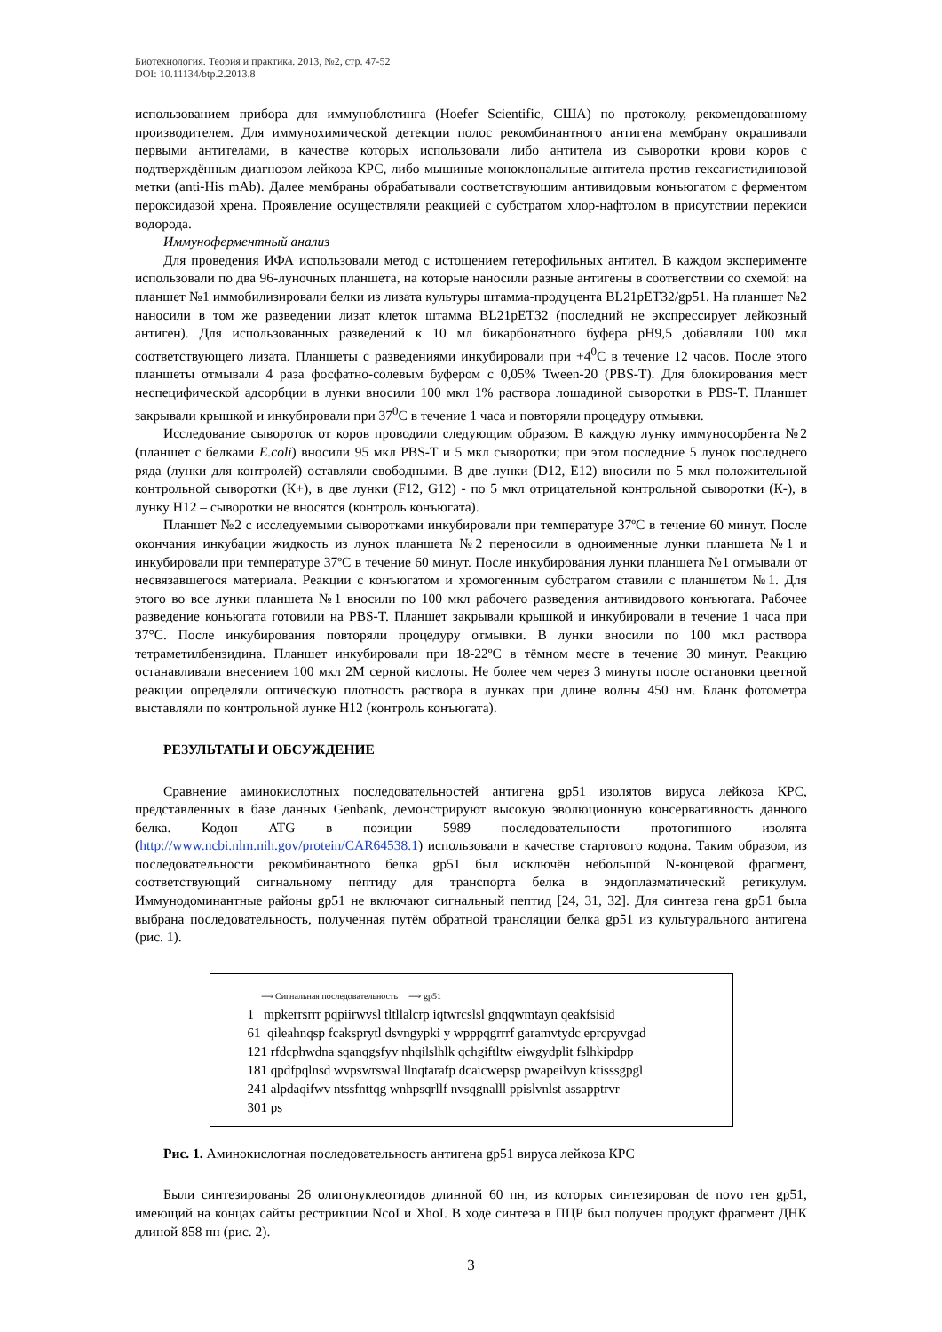Биотехнология. Теория и практика. 2013, №2, стр. 47-52
DOI: 10.11134/btp.2.2013.8
использованием прибора для иммуноблотинга (Hoefer Scientific, США) по протоколу, рекомендованному производителем. Для иммунохимической детекции полос рекомбинантного антигена мембрану окрашивали первыми антителами, в качестве которых использовали либо антитела из сыворотки крови коров с подтверждённым диагнозом лейкоза КРС, либо мышиные моноклональные антитела против гексагистидиновой метки (anti-His mAb). Далее мембраны обрабатывали соответствующим антивидовым конъюгатом с ферментом пероксидазой хрена. Проявление осуществляли реакцией с субстратом хлор-нафтолом в присутствии перекиси водорода.
Иммуноферментный анализ
Для проведения ИФА использовали метод с истощением гетерофильных антител. В каждом эксперименте использовали по два 96-луночных планшета, на которые наносили разные антигены в соответствии со схемой: на планшет №1 иммобилизировали белки из лизата культуры штамма-продуцента BL21pET32/gp51. На планшет №2 наносили в том же разведении лизат клеток штамма BL21pET32 (последний не экспрессирует лейкозный антиген). Для использованных разведений к 10 мл бикарбонатного буфера pH9,5 добавляли 100 мкл соответствующего лизата. Планшеты с разведениями инкубировали при +4<sup>0</sup>С в течение 12 часов. После этого планшеты отмывали 4 раза фосфатно-солевым буфером с 0,05% Tween-20 (PBS-T). Для блокирования мест неспецифической адсорбции в лунки вносили 100 мкл 1% раствора лошадиной сыворотки в PBS-T. Планшет закрывали крышкой и инкубировали при 37<sup>0</sup>С в течение 1 часа и повторяли процедуру отмывки.
Исследование сывороток от коров проводили следующим образом. В каждую лунку иммуносорбента №2 (планшет с белками E.coli) вносили 95 мкл PBS-T и 5 мкл сыворотки; при этом последние 5 лунок последнего ряда (лунки для контролей) оставляли свободными. В две лунки (D12, E12) вносили по 5 мкл положительной контрольной сыворотки (К+), в две лунки (F12, G12) - по 5 мкл отрицательной контрольной сыворотки (К-), в лунку H12 – сыворотки не вносятся (контроль конъюгата).
Планшет №2 с исследуемыми сыворотками инкубировали при температуре 37ºС в течение 60 минут. После окончания инкубации жидкость из лунок планшета №2 переносили в одноименные лунки планшета №1 и инкубировали при температуре 37ºС в течение 60 минут. После инкубирования лунки планшета №1 отмывали от несвязавшегося материала. Реакции с конъюгатом и хромогенным субстратом ставили с планшетом №1. Для этого во все лунки планшета №1 вносили по 100 мкл рабочего разведения антивидового конъюгата. Рабочее разведение конъюгата готовили на PBS-T. Планшет закрывали крышкой и инкубировали в течение 1 часа при 37°С. После инкубирования повторяли процедуру отмывки. В лунки вносили по 100 мкл раствора тетраметилбензидина. Планшет инкубировали при 18-22ºС в тёмном месте в течение 30 минут. Реакцию останавливали внесением 100 мкл 2М серной кислоты. Не более чем через 3 минуты после остановки цветной реакции определяли оптическую плотность раствора в лунках при длине волны 450 нм. Бланк фотометра выставляли по контрольной лунке H12 (контроль конъюгата).
РЕЗУЛЬТАТЫ И ОБСУЖДЕНИЕ
Сравнение аминокислотных последовательностей антигена gp51 изолятов вируса лейкоза КРС, представленных в базе данных Genbank, демонстрируют высокую эволюционную консервативность данного белка. Кодон ATG в позиции 5989 последовательности прототипного изолята (http://www.ncbi.nlm.nih.gov/protein/CAR64538.1) использовали в качестве стартового кодона. Таким образом, из последовательности рекомбинантного белка gp51 был исключён небольшой N-концевой фрагмент, соответствующий сигнальному пептиду для транспорта белка в эндоплазматический ретикулум. Иммунодоминантные районы gp51 не включают сигнальный пептид [24, 31, 32]. Для синтеза гена gp51 была выбрана последовательность, полученная путём обратной трансляции белка gp51 из культурального антигена (рис. 1).
⟹ Сигнальная последовательность ⟹ gp51
1 mpkerrsrrr pqpiirwvsl tltllalcrp iqtwrcslsl gnqqwmtayn qeakfsisid
61 qileahnqsp fcaksprytl dsvngypki y wpppqgrrrf garamvtydc eprcpyvgad
121 rfdcphwdna sqanqgsfyv nhqilslhlk qchgiftltw eiwgydplit fslhkipdpp
181 qpdfpqlnsd wvpswrswal llnqtarafp dcaicwepsp pwapeilvyn ktisssgpgl
241 alpdaqifwv ntssfnttqg wnhpsqrllf nvsqgnalll ppislvnlst assapptrvr
301 ps
Рис. 1. Аминокислотная последовательность антигена gp51 вируса лейкоза КРС
Были синтезированы 26 олигонуклеотидов длинной 60 пн, из которых синтезирован de novo ген gp51, имеющий на концах сайты рестрикции NcoI и XhoI. В ходе синтеза в ПЦР был получен продукт фрагмент ДНК длиной 858 пн (рис. 2).
3